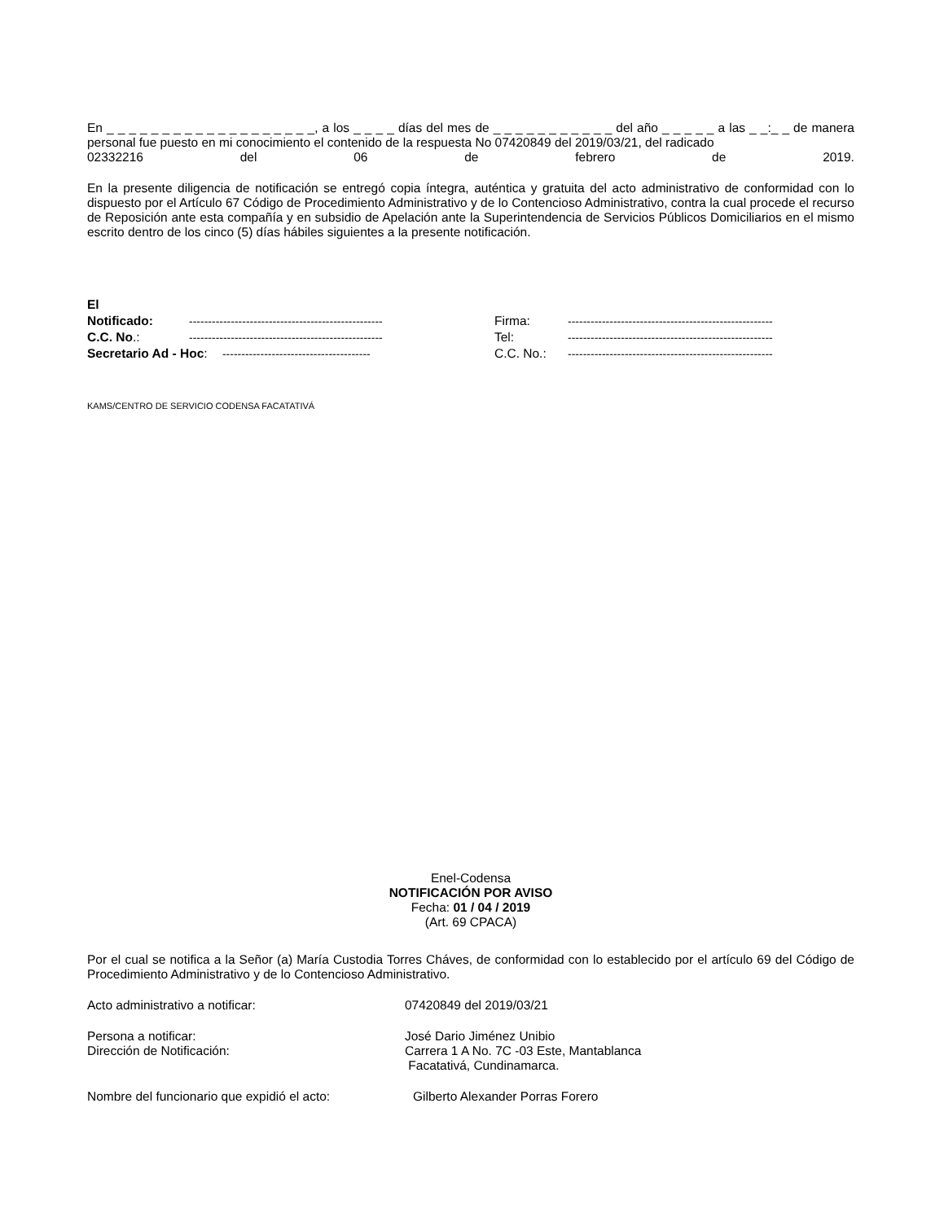En _ _ _ _ _ _ _ _ _ _ _ _ _ _ _ _ _ _ _, a los _ _ _ _ días del mes de _ _ _ _ _ _ _ _ _ _ _ del año _ _ _ _ _ a las _ _:_ _ de manera personal fue puesto en mi conocimiento el contenido de la respuesta No 07420849 del 2019/03/21, del radicado
02332216 del 06 de febrero de 2019.
En la presente diligencia de notificación se entregó copia íntegra, auténtica y gratuita del acto administrativo de conformidad con lo dispuesto por el Artículo 67 Código de Procedimiento Administrativo y de lo Contencioso Administrativo, contra la cual procede el recurso de Reposición ante esta compañía y en subsidio de Apelación ante la Superintendencia de Servicios Públicos Domiciliarios en el mismo escrito dentro de los cinco (5) días hábiles siguientes a la presente notificación.
| El Notificado: | --------------------------------------------------- | Firma: | ------------------------------------------------------ |
| C.C. No .: | --------------------------------------------------- | Tel: | ------------------------------------------------------ |
| Secretario Ad - Hoc : --------------------------------------- | | C.C. No.: | ------------------------------------------------------ |
KAMS/CENTRO DE SERVICIO CODENSA FACATATIVÁ
Enel-Codensa
NOTIFICACIÓN POR AVISO
Fecha: 01 / 04 / 2019
(Art. 69 CPACA)
Por el cual se notifica a la Señor (a) María Custodia Torres Cháves, de conformidad con lo establecido por el artículo 69 del Código de Procedimiento Administrativo y de lo Contencioso Administrativo.
Acto administrativo a notificar: 07420849 del 2019/03/21
Persona a notificar: José Dario Jiménez Unibio
Dirección de Notificación: Carrera 1 A No. 7C -03 Este, Mantablanca
Facatativá, Cundinamarca.
Nombre del funcionario que expidió el acto: Gilberto Alexander Porras Forero